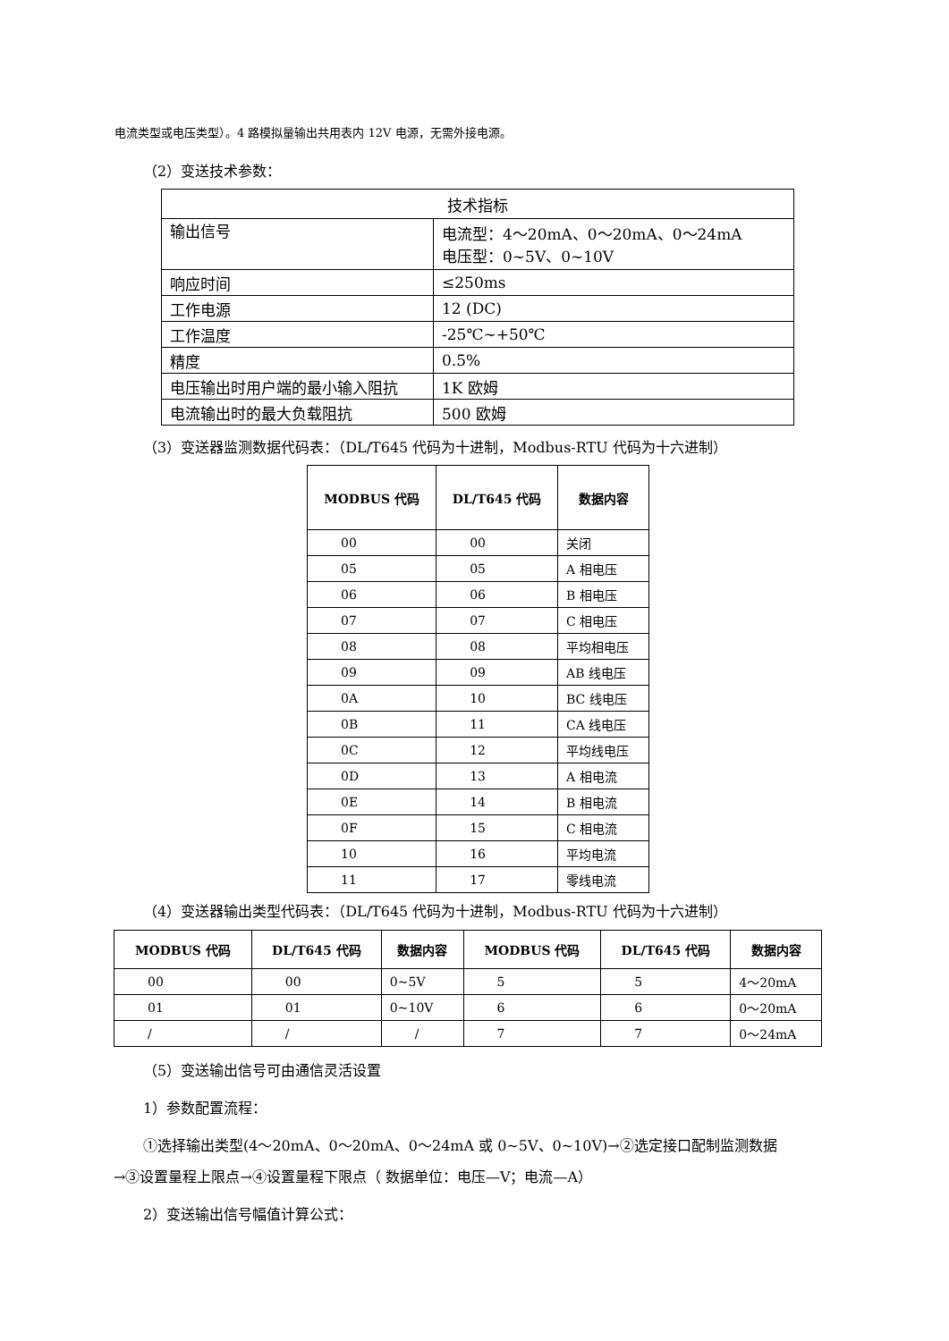电流类型或电压类型）。4 路模拟量输出共用表内 12V 电源，无需外接电源。
（2）变送技术参数：
| 技术指标 | |
| 输出信号 | 电流型：4～20mA、0～20mA、0～24mA 电压型：0~5V、0~10V |
| 响应时间 | ≤250ms |
| 工作电源 | 12 (DC) |
| 工作温度 | -25℃~+50℃ |
| 精度 | 0.5% |
| 电压输出时用户端的最小输入阻抗 | 1K 欧姆 |
| 电流输出时的最大负载阻抗 | 500 欧姆 |
（3）变送器监测数据代码表：（DL/T645 代码为十进制，Modbus-RTU 代码为十六进制）
| MODBUS 代码 | DL/T645 代码 | 数据内容 |
| --- | --- | --- |
| 00 | 00 | 关闭 |
| 05 | 05 | A 相电压 |
| 06 | 06 | B 相电压 |
| 07 | 07 | C 相电压 |
| 08 | 08 | 平均相电压 |
| 09 | 09 | AB 线电压 |
| 0A | 10 | BC 线电压 |
| 0B | 11 | CA 线电压 |
| 0C | 12 | 平均线电压 |
| 0D | 13 | A 相电流 |
| 0E | 14 | B 相电流 |
| 0F | 15 | C 相电流 |
| 10 | 16 | 平均电流 |
| 11 | 17 | 零线电流 |
（4）变送器输出类型代码表：（DL/T645 代码为十进制，Modbus-RTU 代码为十六进制）
| MODBUS 代码 | DL/T645 代码 | 数据内容 | MODBUS 代码 | DL/T645 代码 | 数据内容 |
| --- | --- | --- | --- | --- | --- |
| 00 | 00 | 0~5V | 5 | 5 | 4～20mA |
| 01 | 01 | 0~10V | 6 | 6 | 0～20mA |
| / | / | / | 7 | 7 | 0～24mA |
（5）变送输出信号可由通信灵活设置
1）参数配置流程：
①选择输出类型(4～20mA、0～20mA、0～24mA 或 0~5V、0~10V)→②选定接口配制监测数据
→③设置量程上限点→④设置量程下限点（ 数据单位：电压—V；电流—A）
2）变送输出信号幅值计算公式：